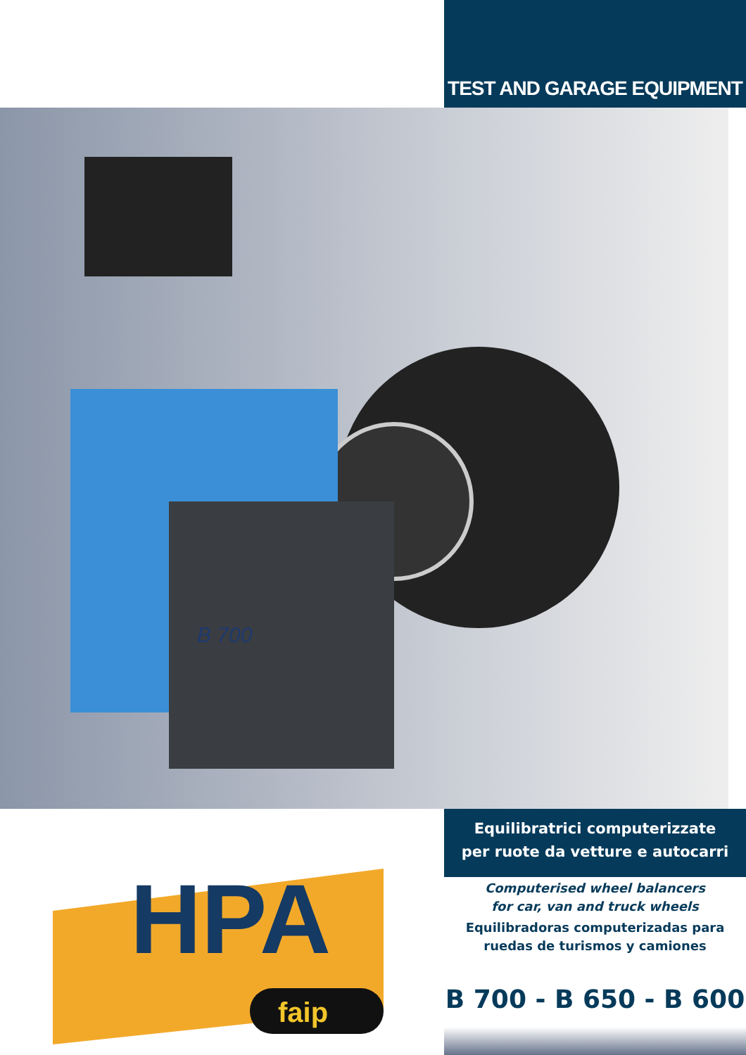TEST AND GARAGE EQUIPMENT
B 700
HPA
faip
Equilibratrici computerizzate
per ruote da vetture e autocarri
Computerised wheel balancers
for car, van and truck wheels
Equilibradoras computerizadas para
ruedas de turismos y camiones
B 700 - B 650 - B 600